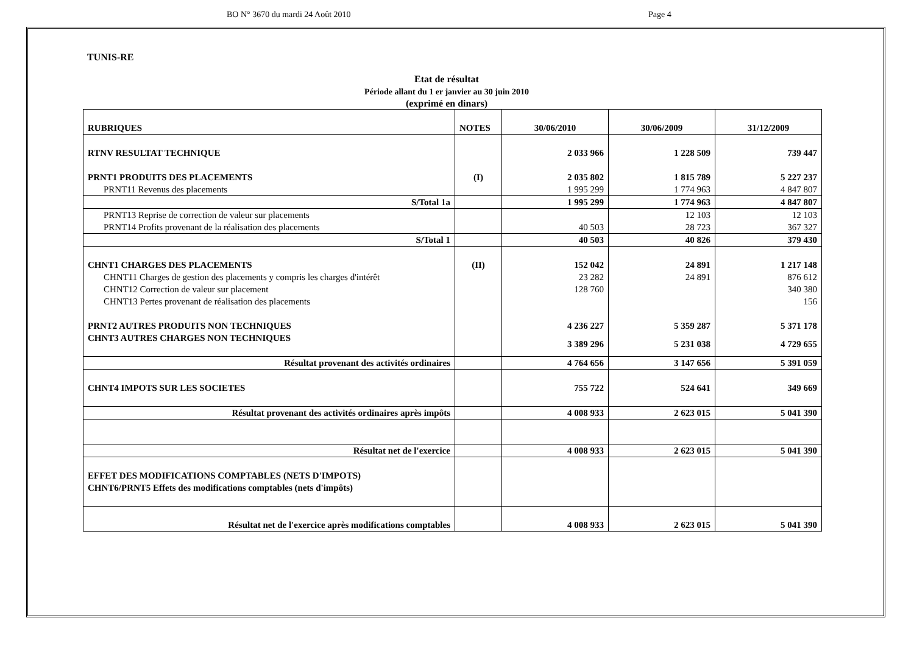BO N° 3670 du mardi 24 Août 2010 Page 4
TUNIS-RE
Etat de résultat
Période allant du 1 er janvier au 30 juin 2010
(exprimé en dinars)
| RUBRIQUES | NOTES | 30/06/2010 | 30/06/2009 | 31/12/2009 |
| --- | --- | --- | --- | --- |
| RTNV RESULTAT TECHNIQUE | | 2 033 966 | 1 228 509 | 739 447 |
| PRNT1 PRODUITS DES PLACEMENTS | (I) | 2 035 802 | 1 815 789 | 5 227 237 |
| PRNT11 Revenus des placements | | 1 995 299 | 1 774 963 | 4 847 807 |
| S/Total 1a | | 1 995 299 | 1 774 963 | 4 847 807 |
| PRNT13 Reprise de correction de valeur sur placements | | | 12 103 | 12 103 |
| PRNT14 Profits provenant de la réalisation des placements | | 40 503 | 28 723 | 367 327 |
| S/Total 1 | | 40 503 | 40 826 | 379 430 |
| CHNT1 CHARGES DES PLACEMENTS | (II) | 152 042 | 24 891 | 1 217 148 |
| CHNT11 Charges de gestion des placements y compris les charges d'intérêt | | 23 282 | 24 891 | 876 612 |
| CHNT12 Correction de valeur sur placement | | 128 760 | | 340 380 |
| CHNT13 Pertes provenant de réalisation des placements | | | | 156 |
| PRNT2 AUTRES PRODUITS NON TECHNIQUES | | 4 236 227 | 5 359 287 | 5 371 178 |
| CHNT3 AUTRES CHARGES NON TECHNIQUES | | 3 389 296 | 5 231 038 | 4 729 655 |
| Résultat provenant des activités ordinaires | | 4 764 656 | 3 147 656 | 5 391 059 |
| CHNT4 IMPOTS SUR LES SOCIETES | | 755 722 | 524 641 | 349 669 |
| Résultat provenant des activités ordinaires après impôts | | 4 008 933 | 2 623 015 | 5 041 390 |
| Résultat net de l'exercice | | 4 008 933 | 2 623 015 | 5 041 390 |
| EFFET DES MODIFICATIONS COMPTABLES (NETS D'IMPOTS) CHNT6/PRNT5 Effets des modifications comptables (nets d'impôts) | | | | |
| Résultat net de l'exercice après modifications comptables | | 4 008 933 | 2 623 015 | 5 041 390 |